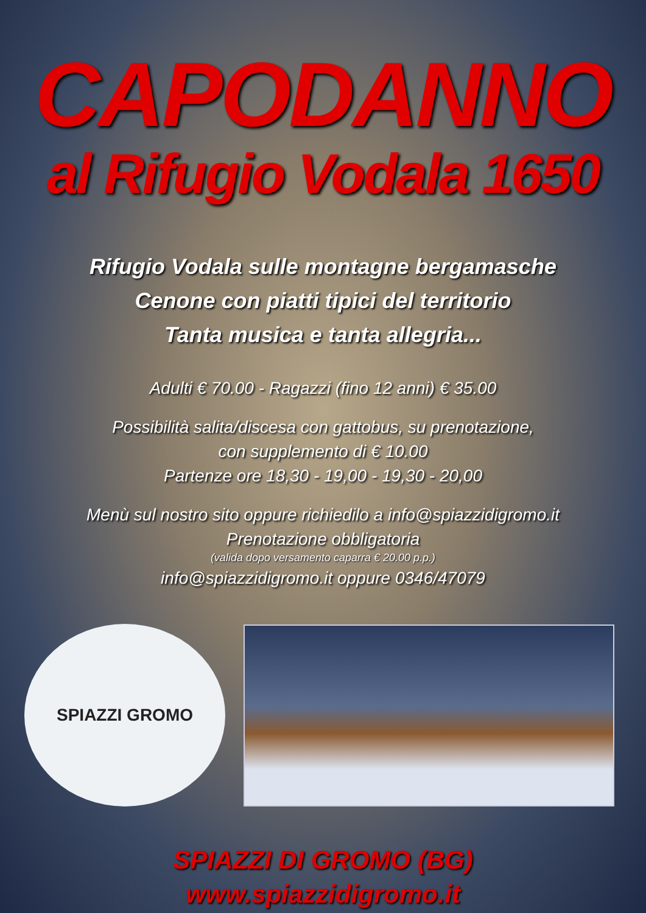CAPODANNO
al Rifugio Vodala 1650
Rifugio Vodala sulle montagne bergamasche
Cenone con piatti tipici del territorio
Tanta musica e tanta allegria...
Adulti € 70.00 - Ragazzi (fino 12 anni) € 35.00
Possibilità salita/discesa con gattobus, su prenotazione,
con supplemento di € 10.00
Partenze ore 18,30 - 19,00 - 19,30 - 20,00
Menù sul nostro sito oppure richiedilo a info@spiazzidigromo.it
Prenotazione obbligatoria
(valida dopo versamento caparra € 20.00 p.p.)
info@spiazzidigromo.it oppure 0346/47079
SPIAZZI GROMO
SPIAZZI DI GROMO (BG)
www.spiazzidigromo.it